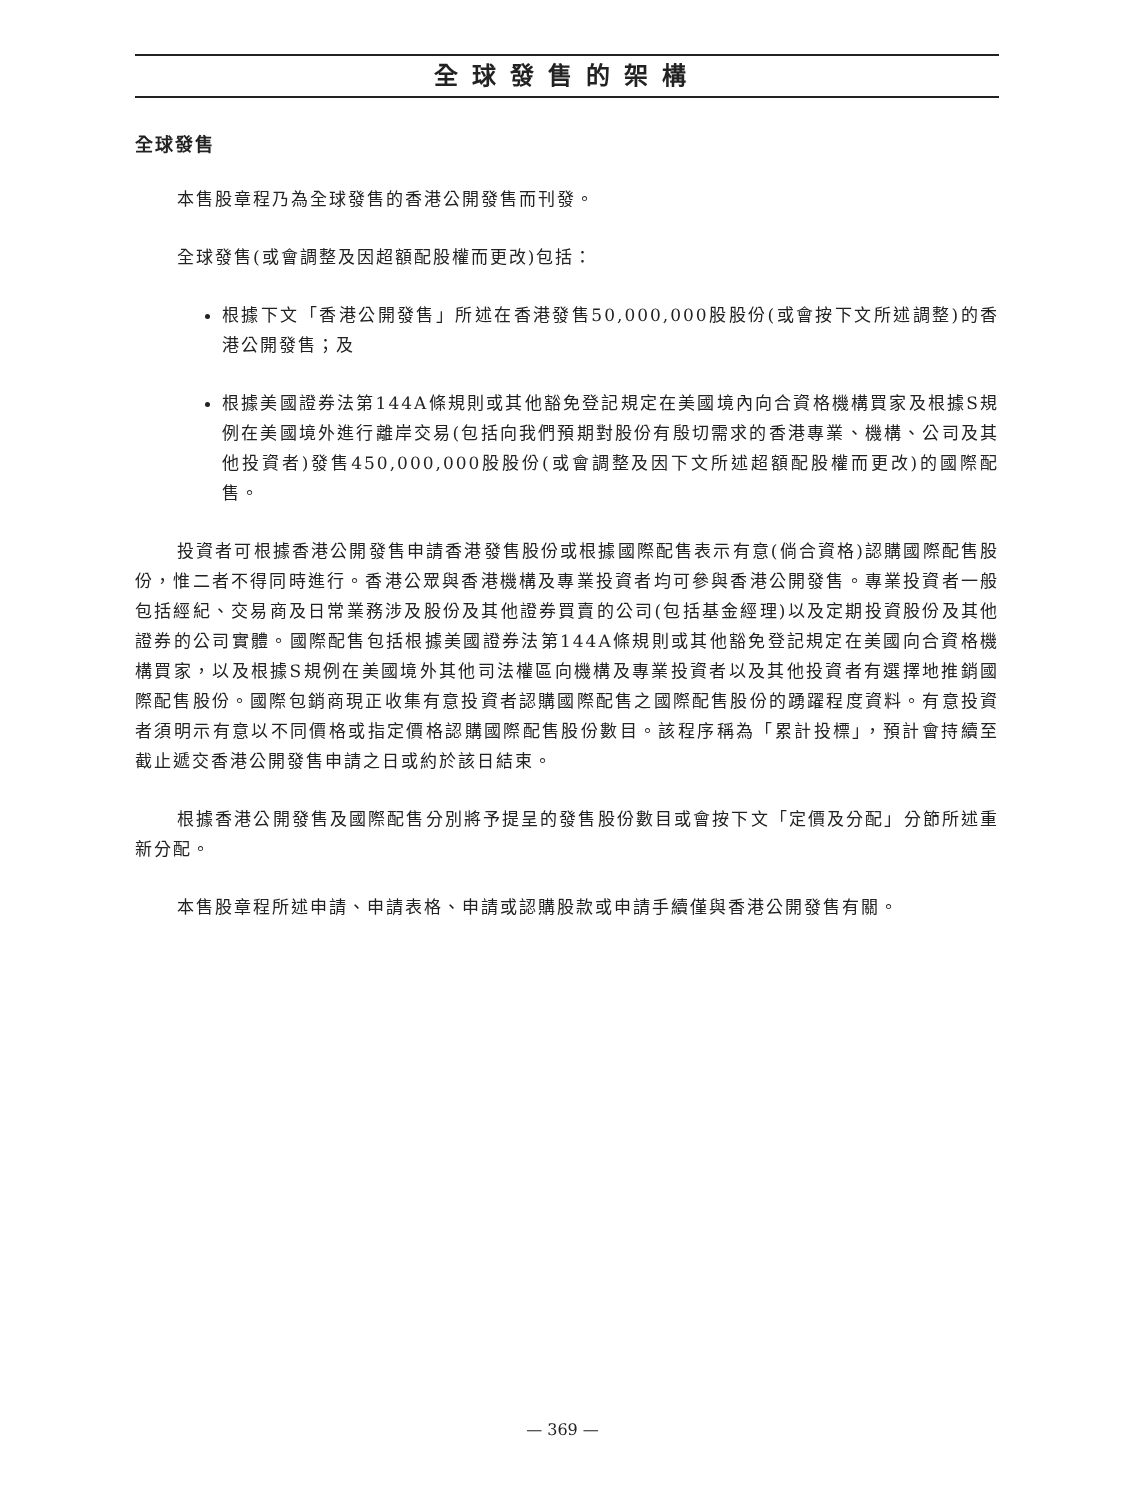全球發售的架構
全球發售
本售股章程乃為全球發售的香港公開發售而刊發。
全球發售(或會調整及因超額配股權而更改)包括：
根據下文「香港公開發售」所述在香港發售50,000,000股股份(或會按下文所述調整)的香港公開發售；及
根據美國證券法第144A條規則或其他豁免登記規定在美國境內向合資格機構買家及根據S規例在美國境外進行離岸交易(包括向我們預期對股份有殷切需求的香港專業、機構、公司及其他投資者)發售450,000,000股股份(或會調整及因下文所述超額配股權而更改)的國際配售。
投資者可根據香港公開發售申請香港發售股份或根據國際配售表示有意(倘合資格)認購國際配售股份，惟二者不得同時進行。香港公眾與香港機構及專業投資者均可參與香港公開發售。專業投資者一般包括經紀、交易商及日常業務涉及股份及其他證券買賣的公司(包括基金經理)以及定期投資股份及其他證券的公司實體。國際配售包括根據美國證券法第144A條規則或其他豁免登記規定在美國向合資格機構買家，以及根據S規例在美國境外其他司法權區向機構及專業投資者以及其他投資者有選擇地推銷國際配售股份。國際包銷商現正收集有意投資者認購國際配售之國際配售股份的踴躍程度資料。有意投資者須明示有意以不同價格或指定價格認購國際配售股份數目。該程序稱為「累計投標」，預計會持續至截止遞交香港公開發售申請之日或約於該日結束。
根據香港公開發售及國際配售分別將予提呈的發售股份數目或會按下文「定價及分配」分節所述重新分配。
本售股章程所述申請、申請表格、申請或認購股款或申請手續僅與香港公開發售有關。
— 369 —